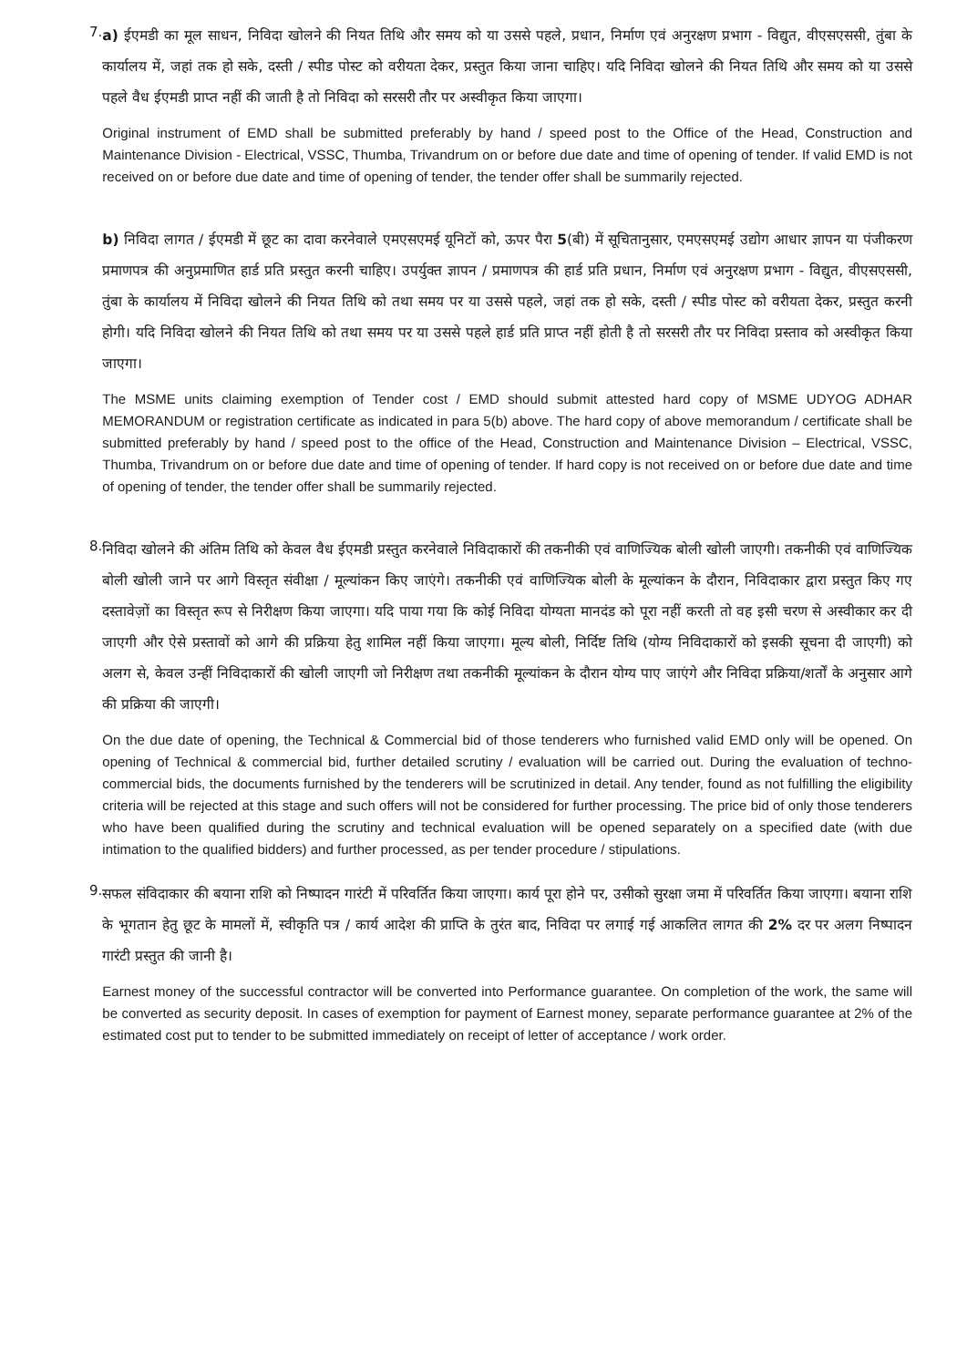7.
a) ईएमडी का मूल साधन, निविदा खोलने की नियत तिथि और समय को या उससे पहले, प्रधान, निर्माण एवं अनुरक्षण प्रभाग - विद्युत, वीएसएससी, तुंबा के कार्यालय में, जहां तक हो सके, दस्ती / स्पीड पोस्ट को वरीयता देकर, प्रस्तुत किया जाना चाहिए। यदि निविदा खोलने की नियत तिथि और समय को या उससे पहले वैध ईएमडी प्राप्त नहीं की जाती है तो निविदा को सरसरी तौर पर अस्वीकृत किया जाएगा।
Original instrument of EMD shall be submitted preferably by hand / speed post to the Office of the Head, Construction and Maintenance Division - Electrical, VSSC, Thumba, Trivandrum on or before due date and time of opening of tender. If valid EMD is not received on or before due date and time of opening of tender, the tender offer shall be summarily rejected.
b) निविदा लागत / ईएमडी में छूट का दावा करनेवाले एमएसएमई यूनिटों को, ऊपर पैरा 5(बी) में सूचितानुसार, एमएसएमई उद्योग आधार ज्ञापन या पंजीकरण प्रमाणपत्र की अनुप्रमाणित हार्ड प्रति प्रस्तुत करनी चाहिए। उपर्युक्त ज्ञापन / प्रमाणपत्र की हार्ड प्रति प्रधान, निर्माण एवं अनुरक्षण प्रभाग - विद्युत, वीएसएससी, तुंबा के कार्यालय में निविदा खोलने की नियत तिथि को तथा समय पर या उससे पहले, जहां तक हो सके, दस्ती / स्पीड पोस्ट को वरीयता देकर, प्रस्तुत करनी होगी। यदि निविदा खोलने की नियत तिथि को तथा समय पर या उससे पहले हार्ड प्रति प्राप्त नहीं होती है तो सरसरी तौर पर निविदा प्रस्ताव को अस्वीकृत किया जाएगा।
The MSME units claiming exemption of Tender cost / EMD should submit attested hard copy of MSME UDYOG ADHAR MEMORANDUM or registration certificate as indicated in para 5(b) above. The hard copy of above memorandum / certificate shall be submitted preferably by hand / speed post to the office of the Head, Construction and Maintenance Division – Electrical, VSSC, Thumba, Trivandrum on or before due date and time of opening of tender. If hard copy is not received on or before due date and time of opening of tender, the tender offer shall be summarily rejected.
8.
निविदा खोलने की अंतिम तिथि को केवल वैध ईएमडी प्रस्तुत करनेवाले निविदाकारों की तकनीकी एवं वाणिज्यिक बोली खोली जाएगी। तकनीकी एवं वाणिज्यिक बोली खोली जाने पर आगे विस्तृत संवीक्षा / मूल्यांकन किए जाएंगे। तकनीकी एवं वाणिज्यिक बोली के मूल्यांकन के दौरान, निविदाकार द्वारा प्रस्तुत किए गए दस्तावेज़ों का विस्तृत रूप से निरीक्षण किया जाएगा। यदि पाया गया कि कोई निविदा योग्यता मानदंड को पूरा नहीं करती तो वह इसी चरण से अस्वीकार कर दी जाएगी और ऐसे प्रस्तावों को आगे की प्रक्रिया हेतु शामिल नहीं किया जाएगा। मूल्य बोली, निर्दिष्ट तिथि (योग्य निविदाकारों को इसकी सूचना दी जाएगी) को अलग से, केवल उन्हीं निविदाकारों की खोली जाएगी जो निरीक्षण तथा तकनीकी मूल्यांकन के दौरान योग्य पाए जाएंगे और निविदा प्रक्रिया/शर्तों के अनुसार आगे की प्रक्रिया की जाएगी।
On the due date of opening, the Technical & Commercial bid of those tenderers who furnished valid EMD only will be opened. On opening of Technical & commercial bid, further detailed scrutiny / evaluation will be carried out. During the evaluation of techno-commercial bids, the documents furnished by the tenderers will be scrutinized in detail. Any tender, found as not fulfilling the eligibility criteria will be rejected at this stage and such offers will not be considered for further processing. The price bid of only those tenderers who have been qualified during the scrutiny and technical evaluation will be opened separately on a specified date (with due intimation to the qualified bidders) and further processed, as per tender procedure / stipulations.
9.
सफल संविदाकार की बयाना राशि को निष्पादन गारंटी में परिवर्तित किया जाएगा। कार्य पूरा होने पर, उसीको सुरक्षा जमा में परिवर्तित किया जाएगा। बयाना राशि के भूगतान हेतु छूट के मामलों में, स्वीकृति पत्र / कार्य आदेश की प्राप्ति के तुरंत बाद, निविदा पर लगाई गई आकलित लागत की 2% दर पर अलग निष्पादन गारंटी प्रस्तुत की जानी है।
Earnest money of the successful contractor will be converted into Performance guarantee. On completion of the work, the same will be converted as security deposit. In cases of exemption for payment of Earnest money, separate performance guarantee at 2% of the estimated cost put to tender to be submitted immediately on receipt of letter of acceptance / work order.